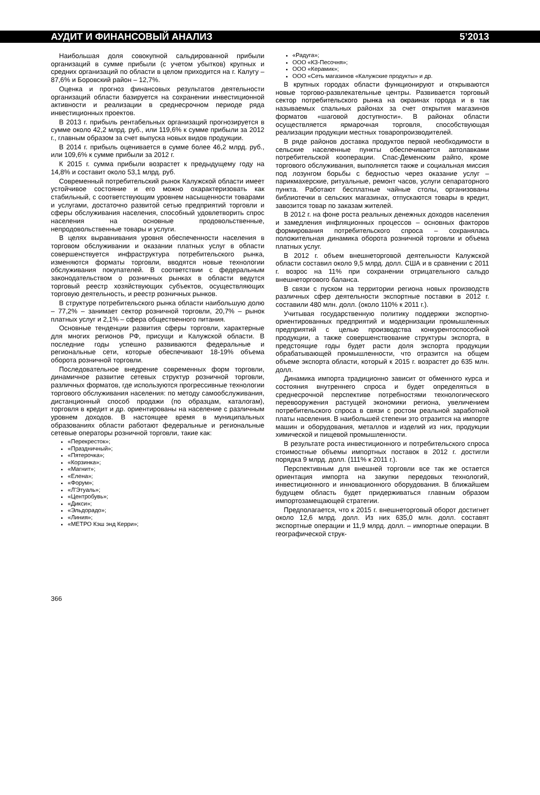АУДИТ И ФИНАНСОВЫЙ АНАЛИЗ 5’2013
Наибольшая доля совокупной сальдированной прибыли организаций в сумме прибыли (с учетом убытков) крупных и средних организаций по области в целом приходится на г. Калугу – 87,6% и Боровский район – 12,7%.
Оценка и прогноз финансовых результатов деятельности организаций области базируется на сохранении инвестиционной активности и реализации в среднесрочном периоде ряда инвестиционных проектов.
В 2013 г. прибыль рентабельных организаций прогнозируется в сумме около 42,2 млрд. руб., или 119,6% к сумме прибыли за 2012 г., главным образом за счет выпуска новых видов продукции.
В 2014 г. прибыль оценивается в сумме более 46,2 млрд. руб., или 109,6% к сумме прибыли за 2012 г.
К 2015 г. сумма прибыли возрастет к предыдущему году на 14,8% и составит около 53,1 млрд. руб.
Современный потребительский рынок Калужской области имеет устойчивое состояние и его можно охарактеризовать как стабильный, с соответствующим уровнем насыщенности товарами и услугами, достаточно развитой сетью предприятий торговли и сферы обслуживания населения, способный удовлетворить спрос населения на основные продовольственные, непродовольственные товары и услуги.
В целях выравнивания уровня обеспеченности населения в торговом обслуживании и оказании платных услуг в области совершенствуется инфраструктура потребительского рынка, изменяются форматы торговли, вводятся новые технологии обслуживания покупателей. В соответствии с федеральным законодательством о розничных рынках в области ведутся торговый реестр хозяйствующих субъектов, осуществляющих торговую деятельность, и реестр розничных рынков.
В структуре потребительского рынка области наибольшую долю – 77,2% – занимает сектор розничной торговли, 20,7% – рынок платных услуг и 2,1% – сфера общественного питания.
Основные тенденции развития сферы торговли, характерные для многих регионов РФ, присущи и Калужской области. В последние годы успешно развиваются федеральные и региональные сети, которые обеспечивают 18-19% объема оборота розничной торговли.
Последовательное внедрение современных форм торговли, динамичное развитие сетевых структур розничной торговли, различных форматов, где используются прогрессивные технологии торгового обслуживания населения: по методу самообслуживания, дистанционный способ продажи (по образцам, каталогам), торговля в кредит и др. ориентированы на население с различным уровнем доходов. В настоящее время в муниципальных образованиях области работают федеральные и региональные сетевые операторы розничной торговли, такие как:
«Перекресток»;
«Праздничный»;
«Пятерочка»;
«Корзинка»;
«Магнит»;
«Елена»;
«Форум»;
«Л'Этуаль»;
«Центробувь»;
«Дикси»;
«Эльдорадо»;
«Линия»;
«МЕТРО Кэш энд Керри»;
«Радуга»;
ООО «КЗ-Песочня»;
ООО «Керамик»;
ООО «Сеть магазинов «Калужские продукты» и др.
В крупных городах области функционируют и открываются новые торгово-развлекательные центры. Развивается торговый сектор потребительского рынка на окраинах города и в так называемых спальных районах за счет открытия магазинов форматов «шаговой доступности». В районах области осуществляется ярмарочная торговля, способствующая реализации продукции местных товаропроизводителей.
В ряде районов доставка продуктов первой необходимости в сельские населенные пункты обеспечивается автолавками потребительской кооперации. Спас-Деменским райпо, кроме торгового обслуживания, выполняется также и социальная миссия под лозунгом борьбы с бедностью через оказание услуг – парикмахерские, ритуальные, ремонт часов, услуги сепараторного пункта. Работают бесплатные чайные столы, организованы библиотечки в сельских магазинах, отпускаются товары в кредит, завозится товар по заказам жителей.
В 2012 г. на фоне роста реальных денежных доходов населения и замедления инфляционных процессов – основных факторов формирования потребительского спроса – сохранялась положительная динамика оборота розничной торговли и объема платных услуг.
В 2012 г. объем внешнеторговой деятельности Калужской области составил около 9,5 млрд. долл. США и в сравнении с 2011 г. возрос на 11% при сохранении отрицательного сальдо внешнеторгового баланса.
В связи с пуском на территории региона новых производств различных сфер деятельности экспортные поставки в 2012 г. составили 480 млн. долл. (около 110% к 2011 г.).
Учитывая государственную политику поддержки экспортно-ориентированных предприятий и модернизации промышленных предприятий с целью производства конкурентоспособной продукции, а также совершенствование структуры экспорта, в предстоящие годы будет расти доля экспорта продукции обрабатывающей промышленности, что отразится на общем объеме экспорта области, который к 2015 г. возрастет до 635 млн. долл.
Динамика импорта традиционно зависит от обменного курса и состояния внутреннего спроса и будет определяться в среднесрочной перспективе потребностями технологического перевооружения растущей экономики региона, увеличением потребительского спроса в связи с ростом реальной заработной платы населения. В наибольшей степени это отразится на импорте машин и оборудования, металлов и изделий из них, продукции химической и пищевой промышленности.
В результате роста инвестиционного и потребительского спроса стоимостные объемы импортных поставок в 2012 г. достигли порядка 9 млрд. долл. (111% к 2011 г.).
Перспективным для внешней торговли все так же остается ориентация импорта на закупки передовых технологий, инвестиционного и инновационного оборудования. В ближайшем будущем область будет придерживаться главным образом импортозамещающей стратегии.
Предполагается, что к 2015 г. внешнеторговый оборот достигнет около 12,6 млрд. долл. Из них 635,0 млн. долл. составят экспортные операции и 11,9 млрд. долл. – импортные операции. В географической струк-
366